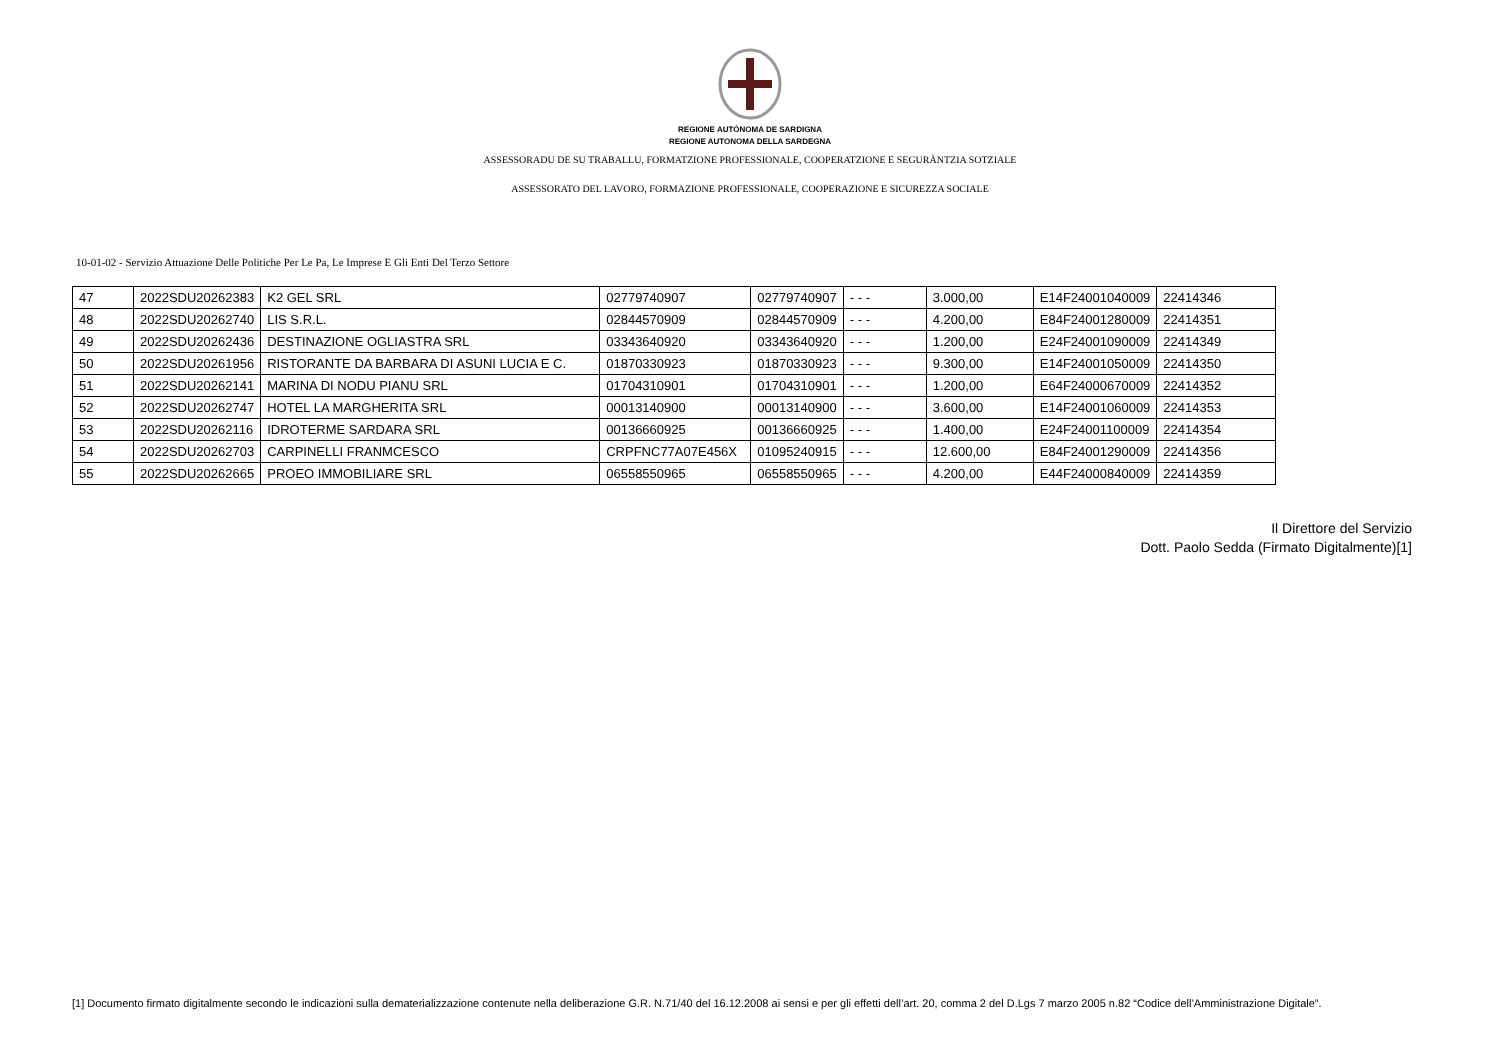REGIONE AUTÒNOMA DE SARDIGNA
REGIONE AUTONOMA DELLA SARDEGNA
ASSESSORADU DE SU TRABALLU, FORMATZIONE PROFESSIONALE, COOPERATZIONE E SEGURÀNTZIA SOTZIALE
ASSESSORATO DEL LAVORO, FORMAZIONE PROFESSIONALE, COOPERAZIONE E SICUREZZA SOCIALE
10-01-02 - Servizio Attuazione Delle Politiche Per Le Pa, Le Imprese E Gli Enti Del Terzo Settore
| 47 | 2022SDU20262383 | K2 GEL SRL | 02779740907 | 02779740907 | - - - | 3.000,00 | E14F24001040009 | 22414346 |
| 48 | 2022SDU20262740 | LIS S.R.L. | 02844570909 | 02844570909 | - - - | 4.200,00 | E84F24001280009 | 22414351 |
| 49 | 2022SDU20262436 | DESTINAZIONE OGLIASTRA SRL | 03343640920 | 03343640920 | - - - | 1.200,00 | E24F24001090009 | 22414349 |
| 50 | 2022SDU20261956 | RISTORANTE DA BARBARA DI ASUNI LUCIA E C. | 01870330923 | 01870330923 | - - - | 9.300,00 | E14F24001050009 | 22414350 |
| 51 | 2022SDU20262141 | MARINA DI NODU PIANU SRL | 01704310901 | 01704310901 | - - - | 1.200,00 | E64F24000670009 | 22414352 |
| 52 | 2022SDU20262747 | HOTEL LA MARGHERITA SRL | 00013140900 | 00013140900 | - - - | 3.600,00 | E14F24001060009 | 22414353 |
| 53 | 2022SDU20262116 | IDROTERME SARDARA SRL | 00136660925 | 00136660925 | - - - | 1.400,00 | E24F24001100009 | 22414354 |
| 54 | 2022SDU20262703 | CARPINELLI FRANMCESCO | CRPFNC77A07E456X | 01095240915 | - - - | 12.600,00 | E84F24001290009 | 22414356 |
| 55 | 2022SDU20262665 | PROEO IMMOBILIARE SRL | 06558550965 | 06558550965 | - - - | 4.200,00 | E44F24000840009 | 22414359 |
Il Direttore del Servizio
Dott. Paolo Sedda (Firmato Digitalmente)[1]
[1] Documento firmato digitalmente secondo le indicazioni sulla dematerializzazione contenute nella deliberazione G.R. N.71/40 del 16.12.2008 ai sensi e per gli effetti dell’art. 20, comma 2 del D.Lgs 7 marzo 2005 n.82 “Codice dell’Amministrazione Digitale”.